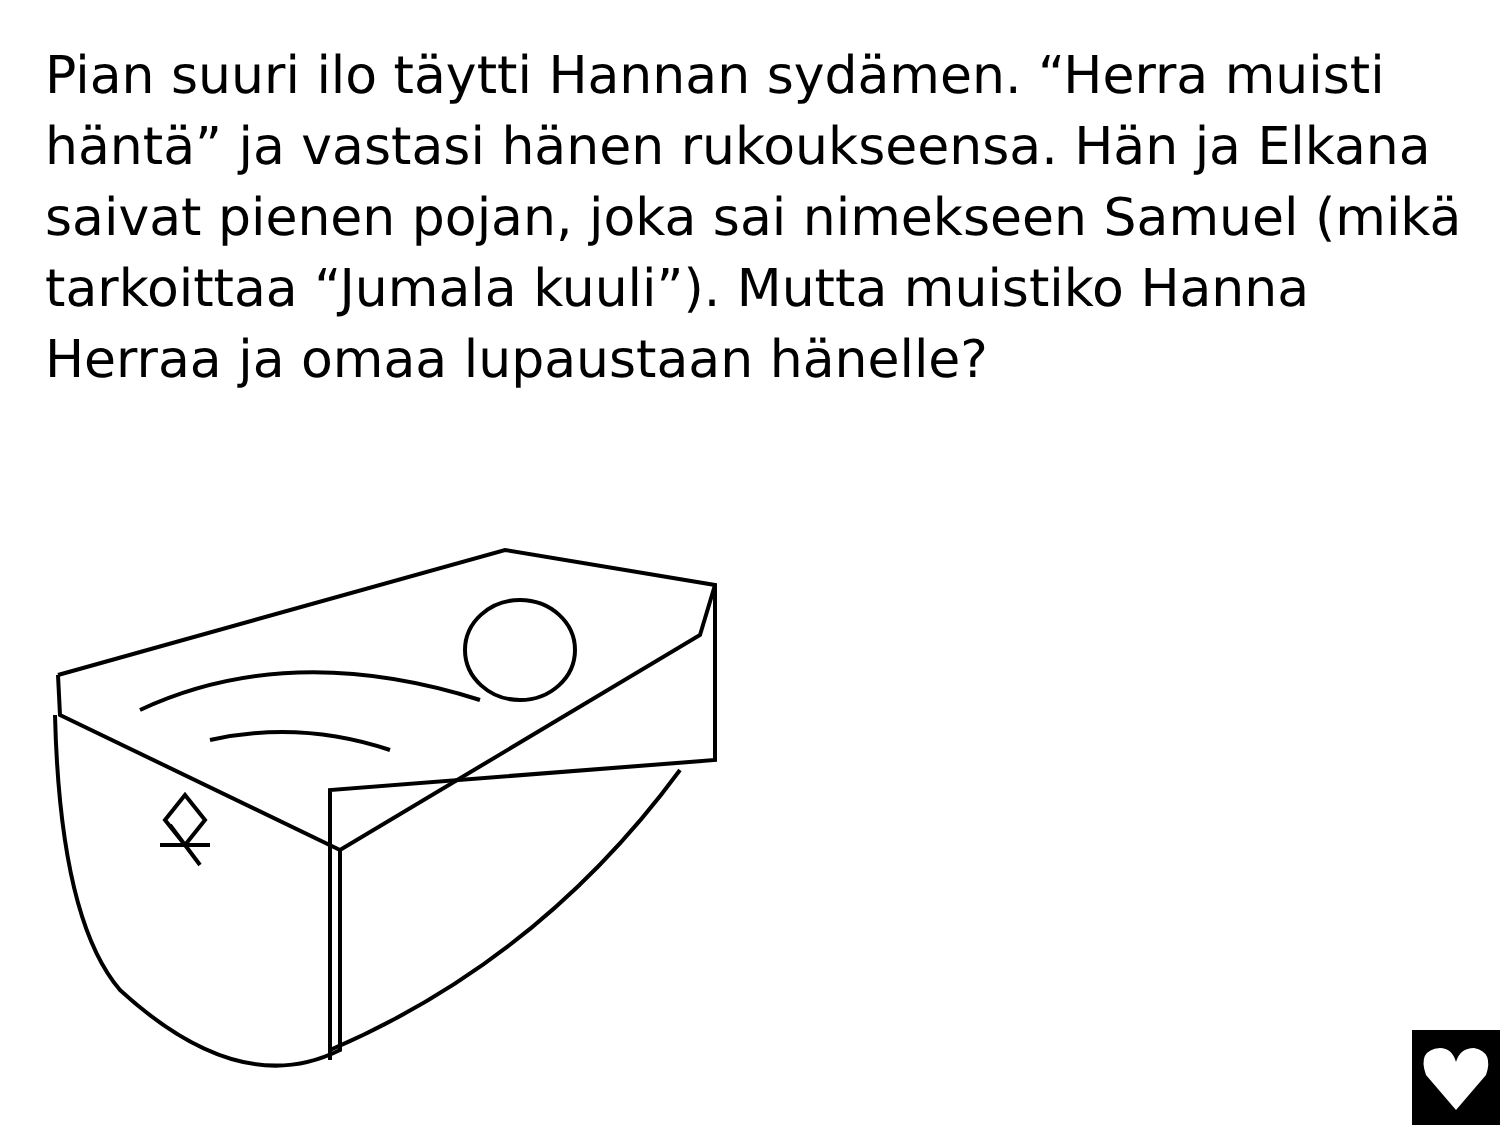Pian suuri ilo täytti Hannan sydämen. “Herra muisti häntä” ja vastasi hänen rukoukseensa. Hän ja Elkana saivat pienen pojan, joka sai nimekseen Samuel (mikä tarkoittaa “Jumala kuuli”). Mutta muistiko Hanna Herraa ja omaa lupaustaan hänelle?